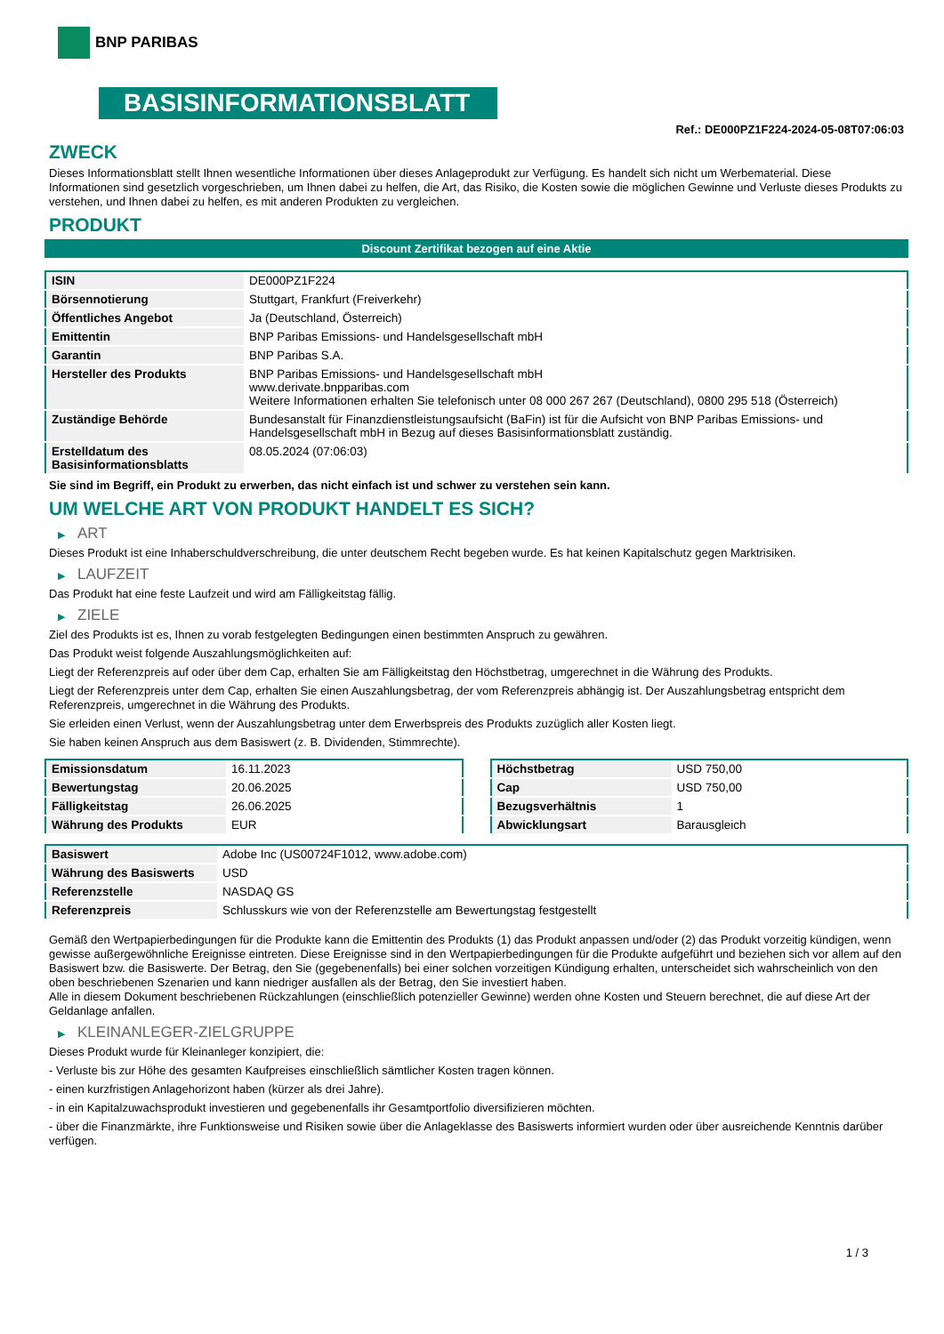BNP PARIBAS
BASISINFORMATIONSBLATT
Ref.: DE000PZ1F224-2024-05-08T07:06:03
ZWECK
Dieses Informationsblatt stellt Ihnen wesentliche Informationen über dieses Anlageprodukt zur Verfügung. Es handelt sich nicht um Werbematerial. Diese Informationen sind gesetzlich vorgeschrieben, um Ihnen dabei zu helfen, die Art, das Risiko, die Kosten sowie die möglichen Gewinne und Verluste dieses Produkts zu verstehen, und Ihnen dabei zu helfen, es mit anderen Produkten zu vergleichen.
PRODUKT
Discount Zertifikat bezogen auf eine Aktie
| ISIN | DE000PZ1F224 |
| Börsennotierung | Stuttgart, Frankfurt (Freiverkehr) |
| Öffentliches Angebot | Ja (Deutschland, Österreich) |
| Emittentin | BNP Paribas Emissions- und Handelsgesellschaft mbH |
| Garantin | BNP Paribas S.A. |
| Hersteller des Produkts | BNP Paribas Emissions- und Handelsgesellschaft mbH www.derivate.bnpparibas.com Weitere Informationen erhalten Sie telefonisch unter 08 000 267 267 (Deutschland), 0800 295 518 (Österreich) |
| Zuständige Behörde | Bundesanstalt für Finanzdienstleistungsaufsicht (BaFin) ist für die Aufsicht von BNP Paribas Emissions- und Handelsgesellschaft mbH in Bezug auf dieses Basisinformationsblatt zuständig. |
| Erstelldatum des Basisinformationsblatts | 08.05.2024 (07:06:03) |
Sie sind im Begriff, ein Produkt zu erwerben, das nicht einfach ist und schwer zu verstehen sein kann.
UM WELCHE ART VON PRODUKT HANDELT ES SICH?
▶ ART
Dieses Produkt ist eine Inhaberschuldverschreibung, die unter deutschem Recht begeben wurde. Es hat keinen Kapitalschutz gegen Marktrisiken.
▶ LAUFZEIT
Das Produkt hat eine feste Laufzeit und wird am Fälligkeitstag fällig.
▶ ZIELE
Ziel des Produkts ist es, Ihnen zu vorab festgelegten Bedingungen einen bestimmten Anspruch zu gewähren.
Das Produkt weist folgende Auszahlungsmöglichkeiten auf:
Liegt der Referenzpreis auf oder über dem Cap, erhalten Sie am Fälligkeitstag den Höchstbetrag, umgerechnet in die Währung des Produkts.
Liegt der Referenzpreis unter dem Cap, erhalten Sie einen Auszahlungsbetrag, der vom Referenzpreis abhängig ist. Der Auszahlungsbetrag entspricht dem Referenzpreis, umgerechnet in die Währung des Produkts.
Sie erleiden einen Verlust, wenn der Auszahlungsbetrag unter dem Erwerbspreis des Produkts zuzüglich aller Kosten liegt.
Sie haben keinen Anspruch aus dem Basiswert (z. B. Dividenden, Stimmrechte).
| Emissionsdatum | 16.11.2023 |
| Bewertungstag | 20.06.2025 |
| Fälligkeitstag | 26.06.2025 |
| Währung des Produkts | EUR |
| Höchstbetrag | USD 750,00 |
| Cap | USD 750,00 |
| Bezugsverhältnis | 1 |
| Abwicklungsart | Barausgleich |
| Basiswert | Adobe Inc (US00724F1012, www.adobe.com) |
| Währung des Basiswerts | USD |
| Referenzstelle | NASDAQ GS |
| Referenzpreis | Schlusskurs wie von der Referenzstelle am Bewertungstag festgestellt |
Gemäß den Wertpapierbedingungen für die Produkte kann die Emittentin des Produkts (1) das Produkt anpassen und/oder (2) das Produkt vorzeitig kündigen, wenn gewisse außergewöhnliche Ereignisse eintreten. Diese Ereignisse sind in den Wertpapierbedingungen für die Produkte aufgeführt und beziehen sich vor allem auf den Basiswert bzw. die Basiswerte. Der Betrag, den Sie (gegebenenfalls) bei einer solchen vorzeitigen Kündigung erhalten, unterscheidet sich wahrscheinlich von den oben beschriebenen Szenarien und kann niedriger ausfallen als der Betrag, den Sie investiert haben.
Alle in diesem Dokument beschriebenen Rückzahlungen (einschließlich potenzieller Gewinne) werden ohne Kosten und Steuern berechnet, die auf diese Art der Geldanlage anfallen.
▶ KLEINANLEGER-ZIELGRUPPE
Dieses Produkt wurde für Kleinanleger konzipiert, die:
- Verluste bis zur Höhe des gesamten Kaufpreises einschließlich sämtlicher Kosten tragen können.
- einen kurzfristigen Anlagehorizont haben (kürzer als drei Jahre).
- in ein Kapitalzuwachsprodukt investieren und gegebenenfalls ihr Gesamtportfolio diversifizieren möchten.
- über die Finanzmärkte, ihre Funktionsweise und Risiken sowie über die Anlageklasse des Basiswerts informiert wurden oder über ausreichende Kenntnis darüber verfügen.
1 / 3